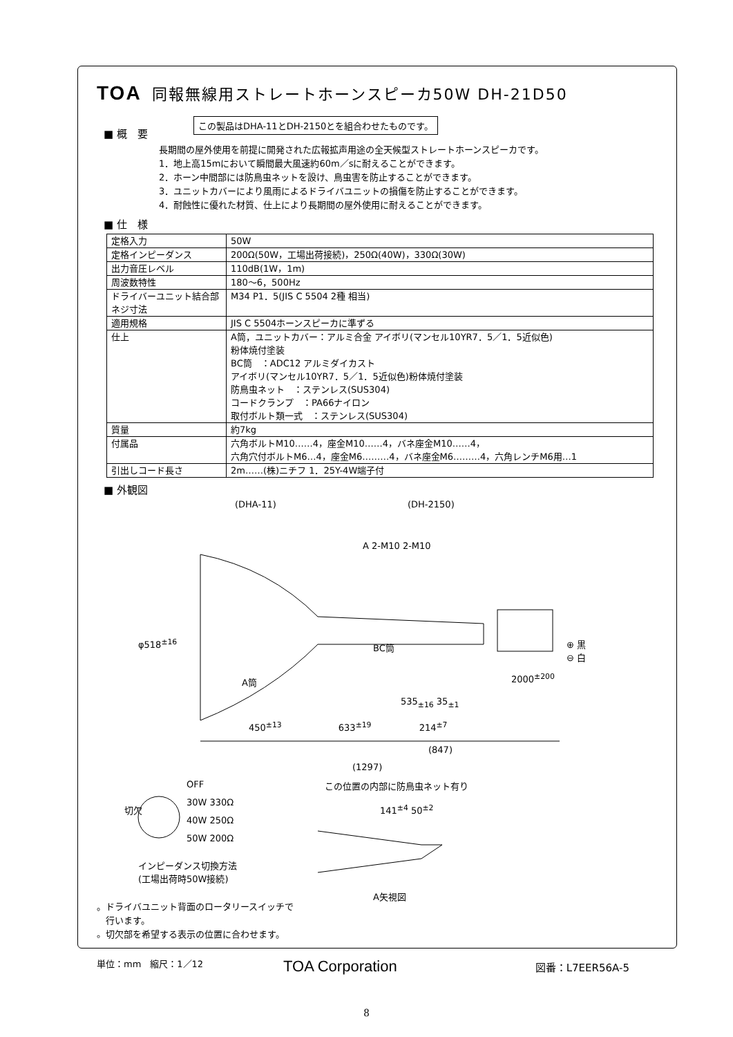TOA 同報無線用ストレートホーンスピーカ50W DH-21D50
この製品はDHA-11とDH-2150とを組合わせたものです。
■ 概　要
長期間の屋外使用を前提に開発された広報拡声用途の全天候型ストレートホーンスピーカです。
1．地上高15mにおいて瞬間最大風速約60m／sに耐えることができます。
2．ホーン中間部には防鳥虫ネットを設け、鳥虫害を防止することができます。
3．ユニットカバーにより風雨によるドライバユニットの損傷を防止することができます。
4．耐蝕性に優れた材質、仕上により長期間の屋外使用に耐えることができます。
■ 仕　様
| 定格入力 | 50W |
| 定格インピーダンス | 200Ω(50W，工場出荷接続)，250Ω(40W)，330Ω(30W) |
| 出力音圧レベル | 110dB(1W，1m) |
| 周波数特性 | 180～6，500Hz |
| ドライバーユニット結合部ネジ寸法 | M34 P1．5(JIS C 5504 2種 相当) |
| 適用規格 | JIS C 5504ホーンスピーカに準ずる |
| 仕上 | A筒，ユニットカバー：アルミ合金 アイボリ(マンセル10YR7．5／1．5近似色) 粉体焼付塗装 BC筒 ：ADC12 アルミダイカスト アイボリ(マンセル10YR7．5／1．5近似色)粉体焼付塗装 防鳥虫ネット ：ステンレス(SUS304) コードクランプ ：PA66ナイロン 取付ボルト類一式 ：ステンレス(SUS304) |
| 質量 | 約7kg |
| 付属品 | 六角ボルトM10……4，座金M10……4，バネ座金M10……4， 六角穴付ボルトM6…4，座金M6………4，バネ座金M6………4，六角レンチM6用…1 |
| 引出しコード長さ | 2m……(株)ニチフ 1．25Y-4W端子付 |
■ 外観図
(DHA-11) (DH-2150)
A 2-M10 2-M10
φ518<sup>±16</sup>
⊕ 黒
⊖ 白
BC筒
A筒 2000<sup>±200</sup>
535<sub>±16</sub> 35<sub>±1</sub>
450<sup>±13</sup> 　　　　　　633<sup>±19</sup> 　　　　　214<sup>±7</sup>
(847)
(1297)
この位置の内部に防鳥虫ネット有り
141<sup>±4</sup> 50<sup>±2</sup>
OFF
30W 330Ω
40W 250Ω
50W 200Ω
切欠
インピーダンス切換方法
(工場出荷時50W接続)
A矢視図
。ドライバユニット背面のロータリースイッチで
　行います。
。切欠部を希望する表示の位置に合わせます。
単位：mm　縮尺：1／12
TOA Corporation 図番：L7EER56A-5
8